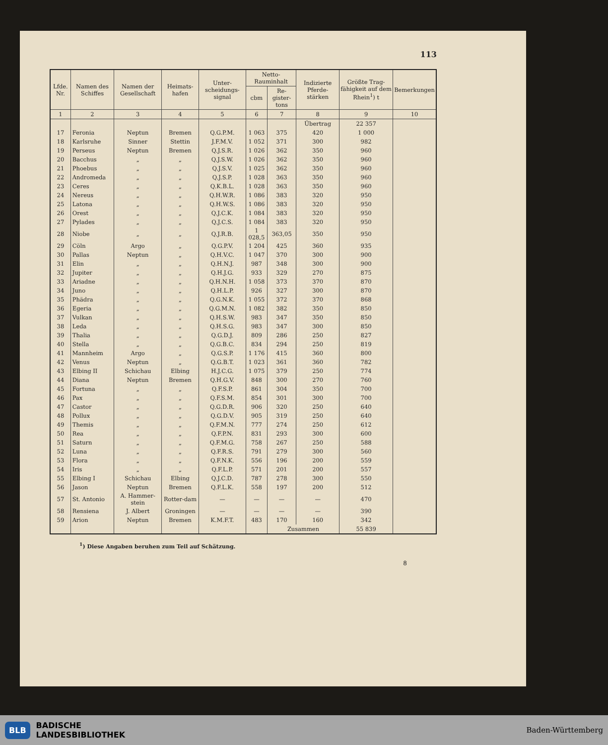113
| Lfde. Nr. | Namen des Schiffes | Namen der Gesellschaft | Heimats-hafen | Unter-scheidungs-signal | Netto-Rauminhalt | | Indizierte Pferde-stärken | Größte Trag-fähigkeit auf dem Rhein<sup>1</sup>) t | Bemerkungen |
| --- | --- | --- | --- | --- | --- | --- | --- | --- | --- |
| | | | | | cbm | Re-gister-tons | | | |
| 1 | 2 | 3 | 4 | 5 | 6 | 7 | 8 | 9 | 10 |
| | | | | | | | Übertrag | 22 357 | |
| 17 | Feronia | Neptun | Bremen | Q.G.P.M. | 1 063 | 375 | 420 | 1 000 | |
| 18 | Karlsruhe | Sinner | Stettin | J.F.M.V. | 1 052 | 371 | 300 | 982 | |
| 19 | Perseus | Neptun | Bremen | Q.J.S.R. | 1 026 | 362 | 350 | 960 | |
| 20 | Bacchus | „ | „ | Q.J.S.W. | 1 026 | 362 | 350 | 960 | |
| 21 | Phoebus | „ | „ | Q.J.S.V. | 1 025 | 362 | 350 | 960 | |
| 22 | Andromeda | „ | „ | Q.J.S.P. | 1 028 | 363 | 350 | 960 | |
| 23 | Ceres | „ | „ | Q.K.B.L. | 1 028 | 363 | 350 | 960 | |
| 24 | Nereus | „ | „ | Q.H.W.R. | 1 086 | 383 | 320 | 950 | |
| 25 | Latona | „ | „ | Q.H.W.S. | 1 086 | 383 | 320 | 950 | |
| 26 | Orest | „ | „ | Q.J.C.K. | 1 084 | 383 | 320 | 950 | |
| 27 | Pylades | „ | „ | Q.J.C.S. | 1 084 | 383 | 320 | 950 | |
| 28 | Niobe | „ | „ | Q.J.R.B. | 1 028,5 | 363,05 | 350 | 950 | |
| 29 | Cöln | Argo | „ | Q.G.P.V. | 1 204 | 425 | 360 | 935 | |
| 30 | Pallas | Neptun | „ | Q.H.V.C. | 1 047 | 370 | 300 | 900 | |
| 31 | Elin | „ | „ | Q.H.N.J. | 987 | 348 | 300 | 900 | |
| 32 | Jupiter | „ | „ | Q.H.J.G. | 933 | 329 | 270 | 875 | |
| 33 | Ariadne | „ | „ | Q.H.N.H. | 1 058 | 373 | 370 | 870 | |
| 34 | Juno | „ | „ | Q.H.L.P. | 926 | 327 | 300 | 870 | |
| 35 | Phädra | „ | „ | Q.G.N.K. | 1 055 | 372 | 370 | 868 | |
| 36 | Egeria | „ | „ | Q.G.M.N. | 1 082 | 382 | 350 | 850 | |
| 37 | Vulkan | „ | „ | Q.H.S.W. | 983 | 347 | 350 | 850 | |
| 38 | Leda | „ | „ | Q.H.S.G. | 983 | 347 | 300 | 850 | |
| 39 | Thalia | „ | „ | Q.G.D.J. | 809 | 286 | 250 | 827 | |
| 40 | Stella | „ | „ | Q.G.B.C. | 834 | 294 | 250 | 819 | |
| 41 | Mannheim | Argo | „ | Q.G.S.P. | 1 176 | 415 | 360 | 800 | |
| 42 | Venus | Neptun | „ | Q.G.B.T. | 1 023 | 361 | 360 | 782 | |
| 43 | Elbing II | Schichau | Elbing | H.J.C.G. | 1 075 | 379 | 250 | 774 | |
| 44 | Diana | Neptun | Bremen | Q.H.G.V. | 848 | 300 | 270 | 760 | |
| 45 | Fortuna | „ | „ | Q.F.S.P. | 861 | 304 | 350 | 700 | |
| 46 | Pax | „ | „ | Q.F.S.M. | 854 | 301 | 300 | 700 | |
| 47 | Castor | „ | „ | Q.G.D.R. | 906 | 320 | 250 | 640 | |
| 48 | Pollux | „ | „ | Q.G.D.V. | 905 | 319 | 250 | 640 | |
| 49 | Themis | „ | „ | Q.F.M.N. | 777 | 274 | 250 | 612 | |
| 50 | Rea | „ | „ | Q.F.P.N. | 831 | 293 | 300 | 600 | |
| 51 | Saturn | „ | „ | Q.F.M.G. | 758 | 267 | 250 | 588 | |
| 52 | Luna | „ | „ | Q.F.R.S. | 791 | 279 | 300 | 560 | |
| 53 | Flora | „ | „ | Q.F.N.K. | 556 | 196 | 200 | 559 | |
| 54 | Iris | „ | „ | Q.F.L.P. | 571 | 201 | 200 | 557 | |
| 55 | Elbing I | Schichau | Elbing | Q.J.C.D. | 787 | 278 | 300 | 550 | |
| 56 | Jason | Neptun | Bremen | Q.F.L.K. | 558 | 197 | 200 | 512 | |
| 57 | St. Antonio | A. Hammer-stein | Rotter-dam | — | — | — | — | 470 | |
| 58 | Rensiena | J. Albert | Groningen | — | — | — | — | 390 | |
| 59 | Arion | Neptun | Bremen | K.M.F.T. | 483 | 170 | 160 | 342 | |
| | | | | | | Zusammen | | 55 839 | |
<sup>1</sup>) Diese Angaben beruhen zum Teil auf Schätzung.
8
BLB BADISCHE
LANDESBIBLIOTHEK
Baden-Württemberg